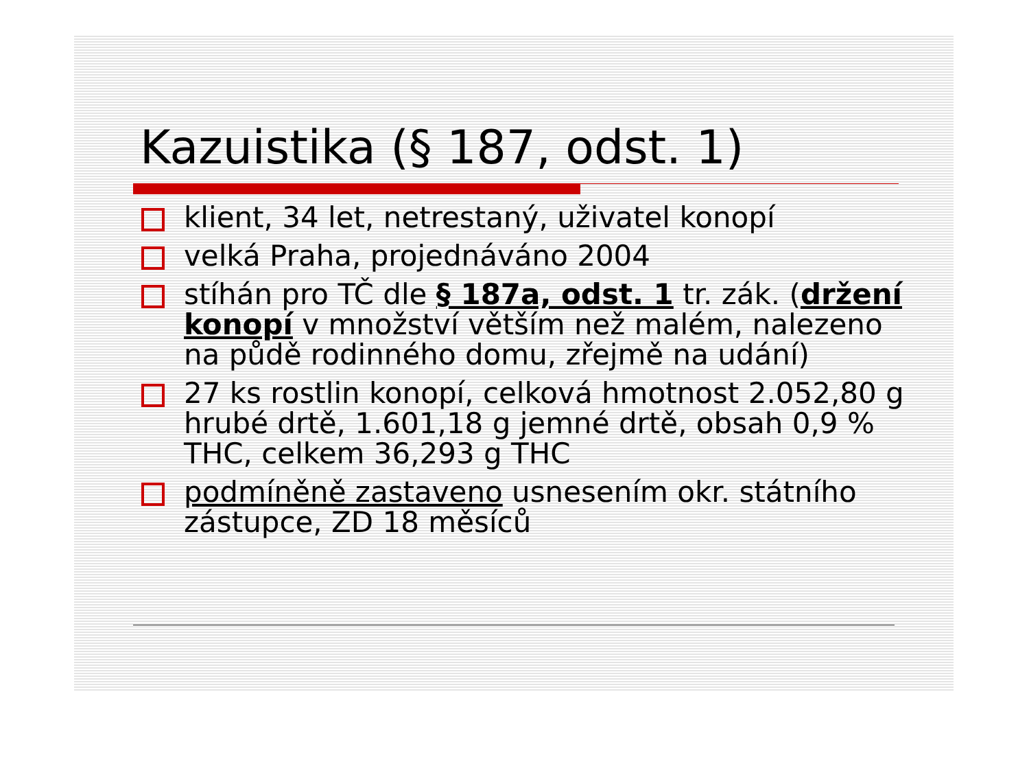Kazuistika (§ 187, odst. 1)
klient, 34 let, netrestaný, uživatel konopí
velká Praha, projednáváno 2004
stíhán pro TČ dle § 187a, odst. 1 tr. zák. (držení konopí v množství větším než malém, nalezeno na půdě rodinného domu, zřejmě na udání)
27 ks rostlin konopí, celková hmotnost 2.052,80 g hrubé drtě, 1.601,18 g jemné drtě, obsah 0,9 % THC, celkem 36,293 g THC
podmíněně zastaveno usnesením okr. státního zástupce, ZD 18 měsíců